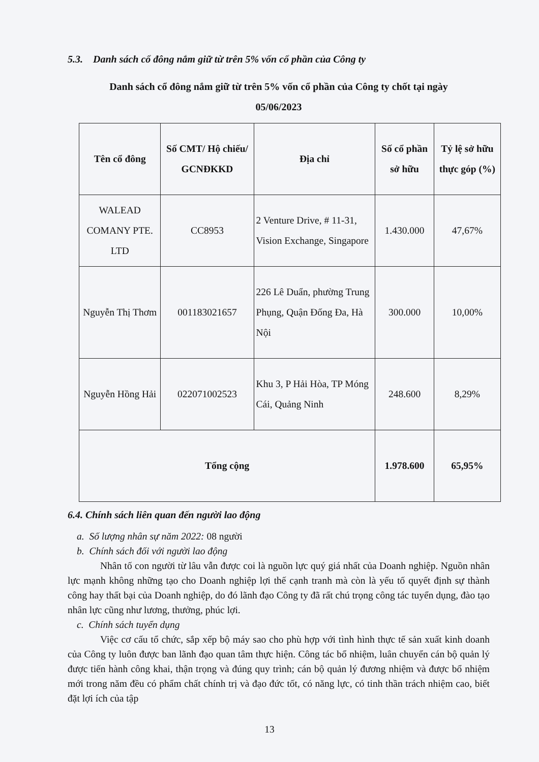5.3. Danh sách cổ đông nắm giữ từ trên 5% vốn cổ phần của Công ty
Danh sách cổ đông nắm giữ từ trên 5% vốn cổ phần của Công ty chốt tại ngày
05/06/2023
| Tên cổ đông | Số CMT/ Hộ chiếu/ GCNĐKKD | Địa chỉ | Số cổ phần sở hữu | Tỷ lệ sở hữu thực góp (%) |
| --- | --- | --- | --- | --- |
| WALEAD COMANY PTE. LTD | CC8953 | 2 Venture Drive, # 11-31, Vision Exchange, Singapore | 1.430.000 | 47,67% |
| Nguyễn Thị Thơm | 001183021657 | 226 Lê Duẩn, phường Trung Phụng, Quận Đống Đa, Hà Nội | 300.000 | 10,00% |
| Nguyễn Hồng Hải | 022071002523 | Khu 3, P Hải Hòa, TP Móng Cái, Quảng Ninh | 248.600 | 8,29% |
| Tổng cộng | | | 1.978.600 | 65,95% |
6.4. Chính sách liên quan đến người lao động
a. Số lượng nhân sự năm 2022: 08 người
b. Chính sách đối với người lao động
Nhân tố con người từ lâu vẫn được coi là nguồn lực quý giá nhất của Doanh nghiệp. Nguồn nhân lực mạnh không những tạo cho Doanh nghiệp lợi thế cạnh tranh mà còn là yếu tố quyết định sự thành công hay thất bại của Doanh nghiệp, do đó lãnh đạo Công ty đã rất chú trọng công tác tuyển dụng, đào tạo nhân lực cũng như lương, thưởng, phúc lợi.
c. Chính sách tuyển dụng
Việc cơ cấu tổ chức, sắp xếp bộ máy sao cho phù hợp với tình hình thực tế sản xuất kinh doanh của Công ty luôn được ban lãnh đạo quan tâm thực hiện. Công tác bổ nhiệm, luân chuyển cán bộ quản lý được tiến hành công khai, thận trọng và đúng quy trình; cán bộ quản lý đương nhiệm và được bổ nhiệm mới trong năm đều có phẩm chất chính trị và đạo đức tốt, có năng lực, có tinh thần trách nhiệm cao, biết đặt lợi ích của tập
13